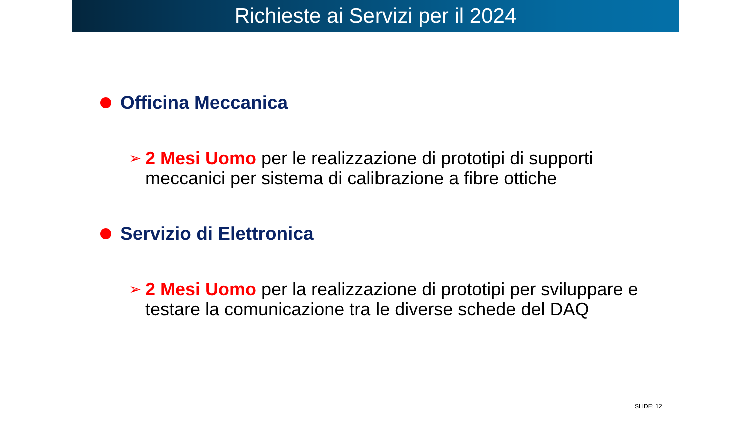Richieste ai Servizi per il 2024
Officina Meccanica
➢
2 Mesi Uomo per le realizzazione di prototipi di supporti meccanici per sistema di calibrazione a fibre ottiche
Servizio di Elettronica
➢
2 Mesi Uomo per la realizzazione di prototipi per sviluppare e testare la comunicazione tra le diverse schede del DAQ
SLIDE: 12